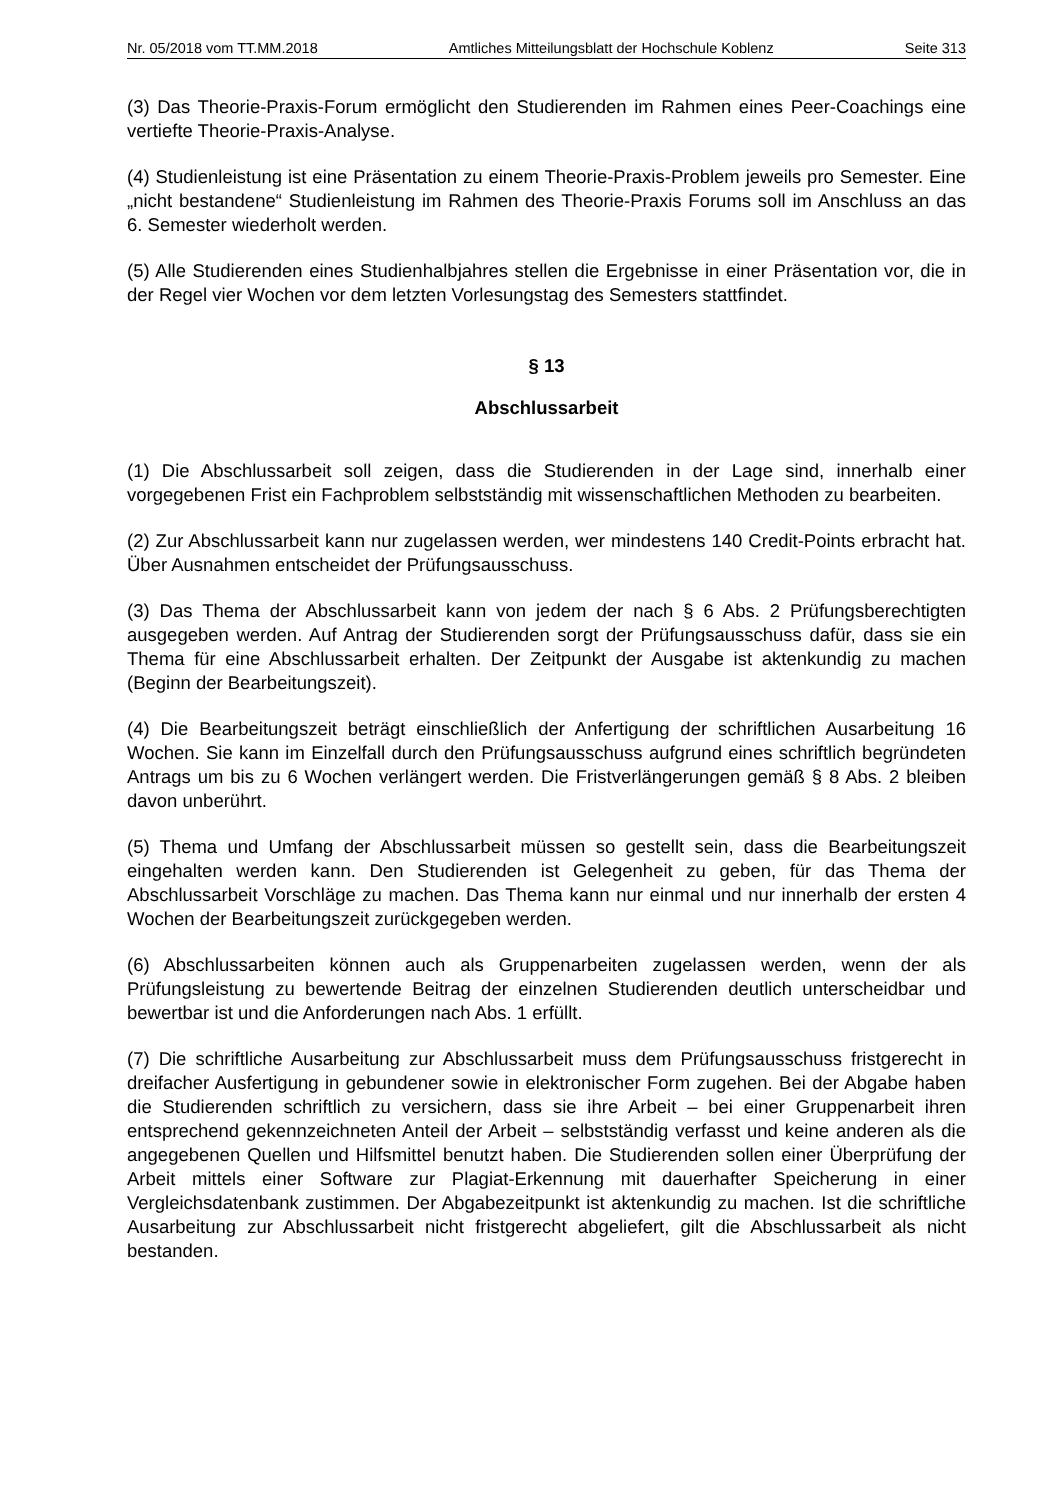Nr. 05/2018 vom TT.MM.2018 Amtliches Mitteilungsblatt der Hochschule Koblenz Seite 313
(3) Das Theorie-Praxis-Forum ermöglicht den Studierenden im Rahmen eines Peer-Coachings eine vertiefte Theorie-Praxis-Analyse.
(4) Studienleistung ist eine Präsentation zu einem Theorie-Praxis-Problem jeweils pro Semester. Eine „nicht bestandene“ Studienleistung im Rahmen des Theorie-Praxis Forums soll im Anschluss an das 6. Semester wiederholt werden.
(5) Alle Studierenden eines Studienhalbjahres stellen die Ergebnisse in einer Präsentation vor, die in der Regel vier Wochen vor dem letzten Vorlesungstag des Semesters stattfindet.
§ 13
Abschlussarbeit
(1) Die Abschlussarbeit soll zeigen, dass die Studierenden in der Lage sind, innerhalb einer vorgegebenen Frist ein Fachproblem selbstständig mit wissenschaftlichen Methoden zu bearbeiten.
(2) Zur Abschlussarbeit kann nur zugelassen werden, wer mindestens 140 Credit-Points erbracht hat. Über Ausnahmen entscheidet der Prüfungsausschuss.
(3) Das Thema der Abschlussarbeit kann von jedem der nach § 6 Abs. 2 Prüfungsberechtigten ausgegeben werden. Auf Antrag der Studierenden sorgt der Prüfungsausschuss dafür, dass sie ein Thema für eine Abschlussarbeit erhalten. Der Zeitpunkt der Ausgabe ist aktenkundig zu machen (Beginn der Bearbeitungszeit).
(4) Die Bearbeitungszeit beträgt einschließlich der Anfertigung der schriftlichen Ausarbeitung 16 Wochen. Sie kann im Einzelfall durch den Prüfungsausschuss aufgrund eines schriftlich begründeten Antrags um bis zu 6 Wochen verlängert werden. Die Fristverlängerungen gemäß § 8 Abs. 2 bleiben davon unberührt.
(5) Thema und Umfang der Abschlussarbeit müssen so gestellt sein, dass die Bearbeitungszeit eingehalten werden kann. Den Studierenden ist Gelegenheit zu geben, für das Thema der Abschlussarbeit Vorschläge zu machen. Das Thema kann nur einmal und nur innerhalb der ersten 4 Wochen der Bearbeitungszeit zurückgegeben werden.
(6) Abschlussarbeiten können auch als Gruppenarbeiten zugelassen werden, wenn der als Prüfungsleistung zu bewertende Beitrag der einzelnen Studierenden deutlich unterscheidbar und bewertbar ist und die Anforderungen nach Abs. 1 erfüllt.
(7) Die schriftliche Ausarbeitung zur Abschlussarbeit muss dem Prüfungsausschuss fristgerecht in dreifacher Ausfertigung in gebundener sowie in elektronischer Form zugehen. Bei der Abgabe haben die Studierenden schriftlich zu versichern, dass sie ihre Arbeit – bei einer Gruppenarbeit ihren entsprechend gekennzeichneten Anteil der Arbeit – selbstständig verfasst und keine anderen als die angegebenen Quellen und Hilfsmittel benutzt haben. Die Studierenden sollen einer Überprüfung der Arbeit mittels einer Software zur Plagiat-Erkennung mit dauerhafter Speicherung in einer Vergleichsdatenbank zustimmen. Der Abgabezeitpunkt ist aktenkundig zu machen. Ist die schriftliche Ausarbeitung zur Abschlussarbeit nicht fristgerecht abgeliefert, gilt die Abschlussarbeit als nicht bestanden.